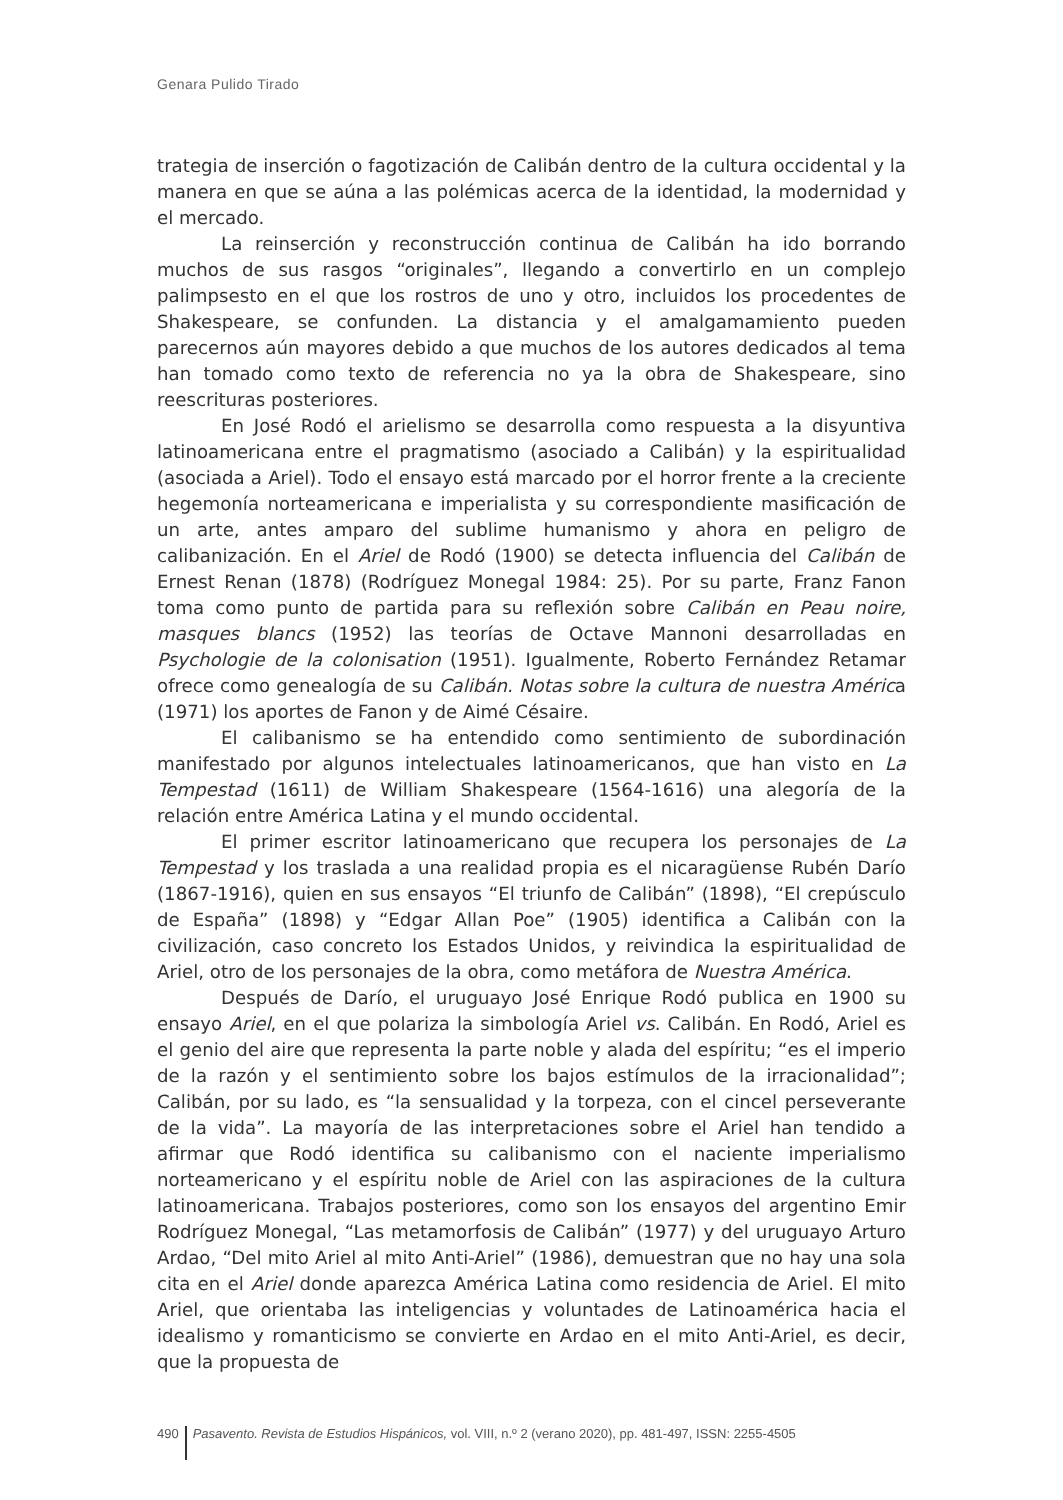Genara Pulido Tirado
trategia de inserción o fagotización de Calibán dentro de la cultura occidental y la manera en que se aúna a las polémicas acerca de la identidad, la modernidad y el mercado.
La reinserción y reconstrucción continua de Calibán ha ido borrando muchos de sus rasgos “originales”, llegando a convertirlo en un complejo palimpsesto en el que los rostros de uno y otro, incluidos los procedentes de Shakespeare, se confunden. La distancia y el amalgamamiento pueden parecernos aún mayores debido a que muchos de los autores dedicados al tema han tomado como texto de referencia no ya la obra de Shakespeare, sino reescrituras posteriores.
En José Rodó el arielismo se desarrolla como respuesta a la disyuntiva latinoamericana entre el pragmatismo (asociado a Calibán) y la espiritualidad (asociada a Ariel). Todo el ensayo está marcado por el horror frente a la creciente hegemonía norteamericana e imperialista y su correspondiente masificación de un arte, antes amparo del sublime humanismo y ahora en peligro de calibanización. En el Ariel de Rodó (1900) se detecta influencia del Calibán de Ernest Renan (1878) (Rodríguez Monegal 1984: 25). Por su parte, Franz Fanon toma como punto de partida para su reflexión sobre Calibán en Peau noire, masques blancs (1952) las teorías de Octave Mannoni desarrolladas en Psychologie de la colonisation (1951). Igualmente, Roberto Fernández Retamar ofrece como genealogía de su Calibán. Notas sobre la cultura de nuestra América (1971) los aportes de Fanon y de Aimé Césaire.
El calibanismo se ha entendido como sentimiento de subordinación manifestado por algunos intelectuales latinoamericanos, que han visto en La Tempestad (1611) de William Shakespeare (1564-1616) una alegoría de la relación entre América Latina y el mundo occidental.
El primer escritor latinoamericano que recupera los personajes de La Tempestad y los traslada a una realidad propia es el nicaragüense Rubén Darío (1867-1916), quien en sus ensayos “El triunfo de Calibán” (1898), “El crepúsculo de España” (1898) y “Edgar Allan Poe” (1905) identifica a Calibán con la civilización, caso concreto los Estados Unidos, y reivindica la espiritualidad de Ariel, otro de los personajes de la obra, como metáfora de Nuestra América.
Después de Darío, el uruguayo José Enrique Rodó publica en 1900 su ensayo Ariel, en el que polariza la simbología Ariel vs. Calibán. En Rodó, Ariel es el genio del aire que representa la parte noble y alada del espíritu; “es el imperio de la razón y el sentimiento sobre los bajos estímulos de la irracionalidad”; Calibán, por su lado, es “la sensualidad y la torpeza, con el cincel perseverante de la vida”. La mayoría de las interpretaciones sobre el Ariel han tendido a afirmar que Rodó identifica su calibanismo con el naciente imperialismo norteamericano y el espíritu noble de Ariel con las aspiraciones de la cultura latinoamericana. Trabajos posteriores, como son los ensayos del argentino Emir Rodríguez Monegal, “Las metamorfosis de Calibán” (1977) y del uruguayo Arturo Ardao, “Del mito Ariel al mito Anti-Ariel” (1986), demuestran que no hay una sola cita en el Ariel donde aparezca América Latina como residencia de Ariel. El mito Ariel, que orientaba las inteligencias y voluntades de Latinoamérica hacia el idealismo y romanticismo se convierte en Ardao en el mito Anti-Ariel, es decir, que la propuesta de
490 Pasavento. Revista de Estudios Hispánicos, vol. VIII, n.º 2 (verano 2020), pp. 481-497, ISSN: 2255-4505